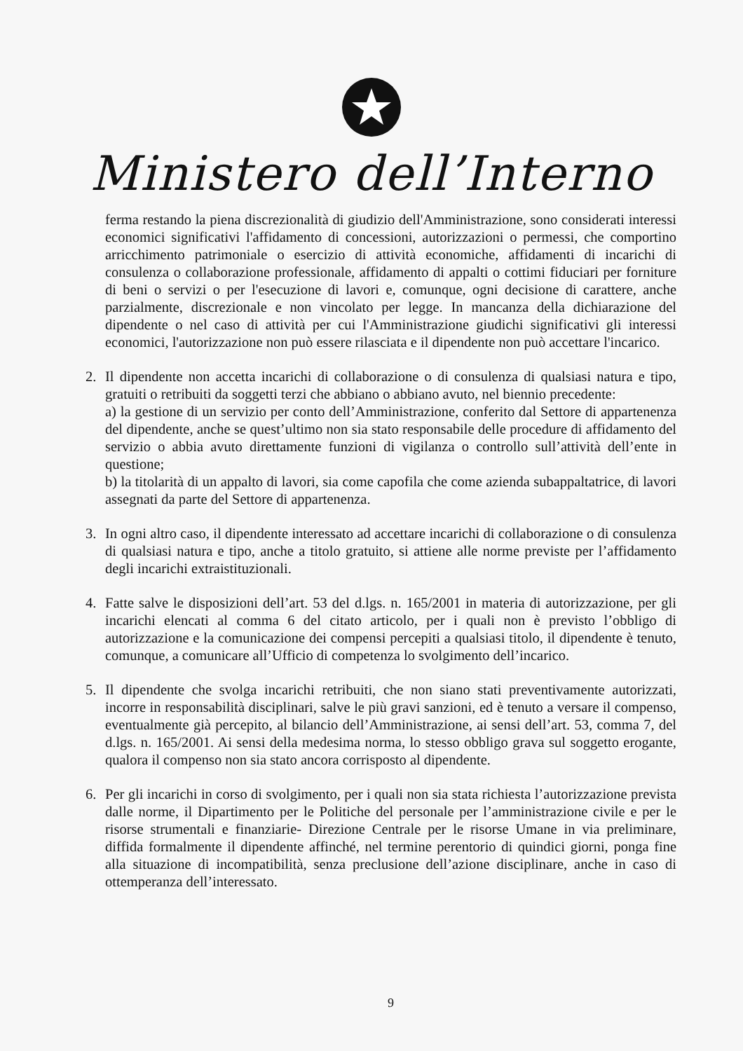Ministero dell’Interno
ferma restando la piena discrezionalità di giudizio dell'Amministrazione, sono considerati interessi economici significativi l'affidamento di concessioni, autorizzazioni o permessi, che comportino arricchimento patrimoniale o esercizio di attività economiche, affidamenti di incarichi di consulenza o collaborazione professionale, affidamento di appalti o cottimi fiduciari per forniture di beni o servizi o per l'esecuzione di lavori e, comunque, ogni decisione di carattere, anche parzialmente, discrezionale e non vincolato per legge. In mancanza della dichiarazione del dipendente o nel caso di attività per cui l'Amministrazione giudichi significativi gli interessi economici, l'autorizzazione non può essere rilasciata e il dipendente non può accettare l'incarico.
2. Il dipendente non accetta incarichi di collaborazione o di consulenza di qualsiasi natura e tipo, gratuiti o retribuiti da soggetti terzi che abbiano o abbiano avuto, nel biennio precedente:
a) la gestione di un servizio per conto dell’Amministrazione, conferito dal Settore di appartenenza del dipendente, anche se quest’ultimo non sia stato responsabile delle procedure di affidamento del servizio o abbia avuto direttamente funzioni di vigilanza o controllo sull’attività dell’ente in questione;
b) la titolarità di un appalto di lavori, sia come capofila che come azienda subappaltatrice, di lavori assegnati da parte del Settore di appartenenza.
3. In ogni altro caso, il dipendente interessato ad accettare incarichi di collaborazione o di consulenza di qualsiasi natura e tipo, anche a titolo gratuito, si attiene alle norme previste per l’affidamento degli incarichi extraistituzionali.
4. Fatte salve le disposizioni dell’art. 53 del d.lgs. n. 165/2001 in materia di autorizzazione, per gli incarichi elencati al comma 6 del citato articolo, per i quali non è previsto l’obbligo di autorizzazione e la comunicazione dei compensi percepiti a qualsiasi titolo, il dipendente è tenuto, comunque, a comunicare all’Ufficio di competenza lo svolgimento dell’incarico.
5. Il dipendente che svolga incarichi retribuiti, che non siano stati preventivamente autorizzati, incorre in responsabilità disciplinari, salve le più gravi sanzioni, ed è tenuto a versare il compenso, eventualmente già percepito, al bilancio dell’Amministrazione, ai sensi dell’art. 53, comma 7, del d.lgs. n. 165/2001. Ai sensi della medesima norma, lo stesso obbligo grava sul soggetto erogante, qualora il compenso non sia stato ancora corrisposto al dipendente.
6. Per gli incarichi in corso di svolgimento, per i quali non sia stata richiesta l’autorizzazione prevista dalle norme, il Dipartimento per le Politiche del personale per l’amministrazione civile e per le risorse strumentali e finanziarie- Direzione Centrale per le risorse Umane in via preliminare, diffida formalmente il dipendente affinché, nel termine perentorio di quindici giorni, ponga fine alla situazione di incompatibilità, senza preclusione dell’azione disciplinare, anche in caso di ottemperanza dell’interessato.
9